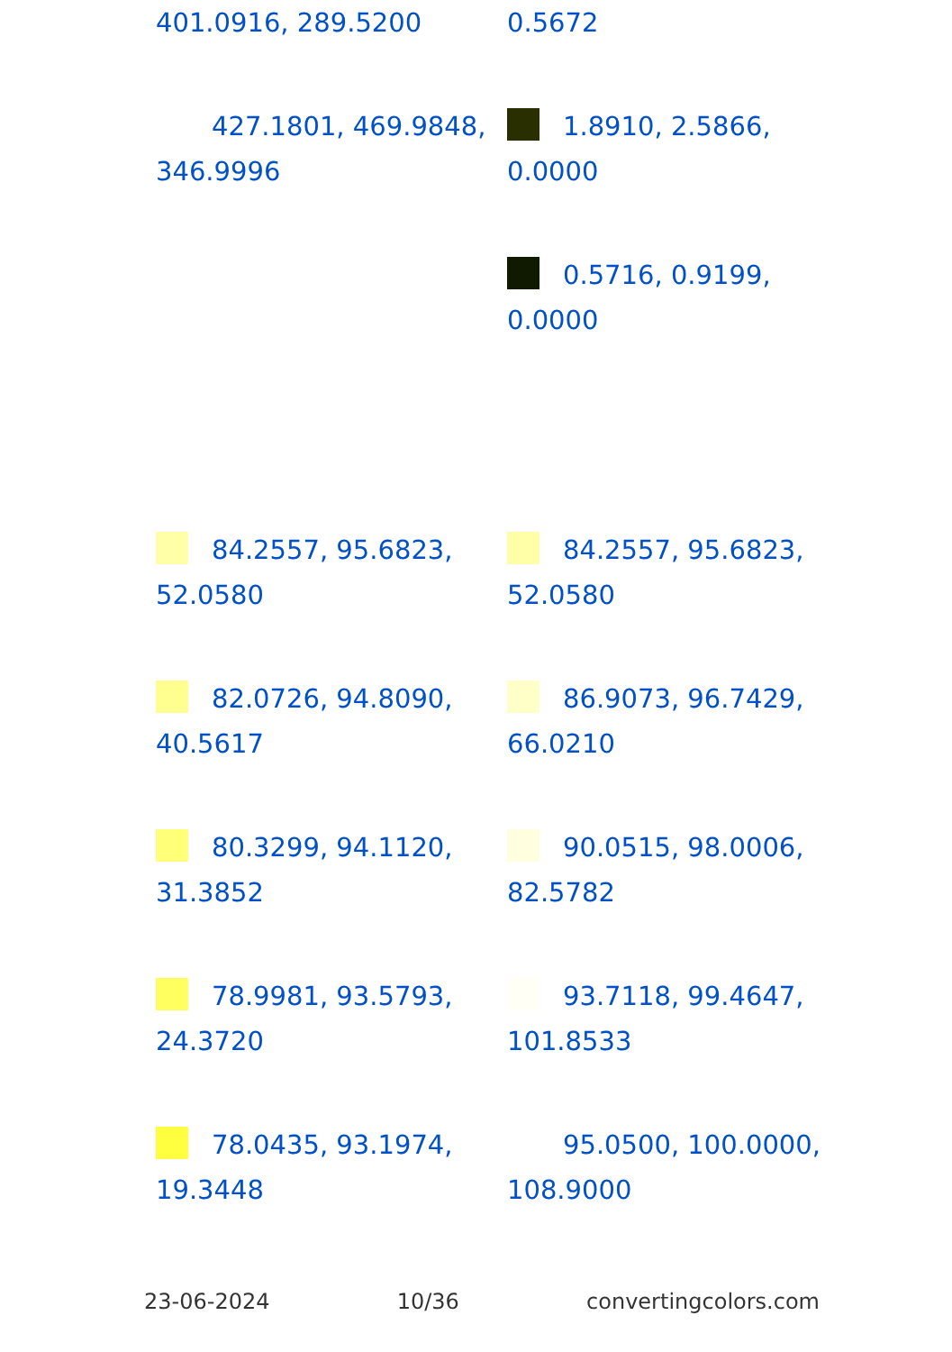401.0916, 289.5200 0.5672
427.1801, 469.9848, 346.9996
1.8910, 2.5866, 0.0000
0.5716, 0.9199, 0.0000
84.2557, 95.6823, 52.0580
84.2557, 95.6823, 52.0580
82.0726, 94.8090, 40.5617
86.9073, 96.7429, 66.0210
80.3299, 94.1120, 31.3852
90.0515, 98.0006, 82.5782
78.9981, 93.5793, 24.3720
93.7118, 99.4647, 101.8533
78.0435, 93.1974, 19.3448
95.0500, 100.0000, 108.9000
23-06-2024 10/36 convertingcolors.com